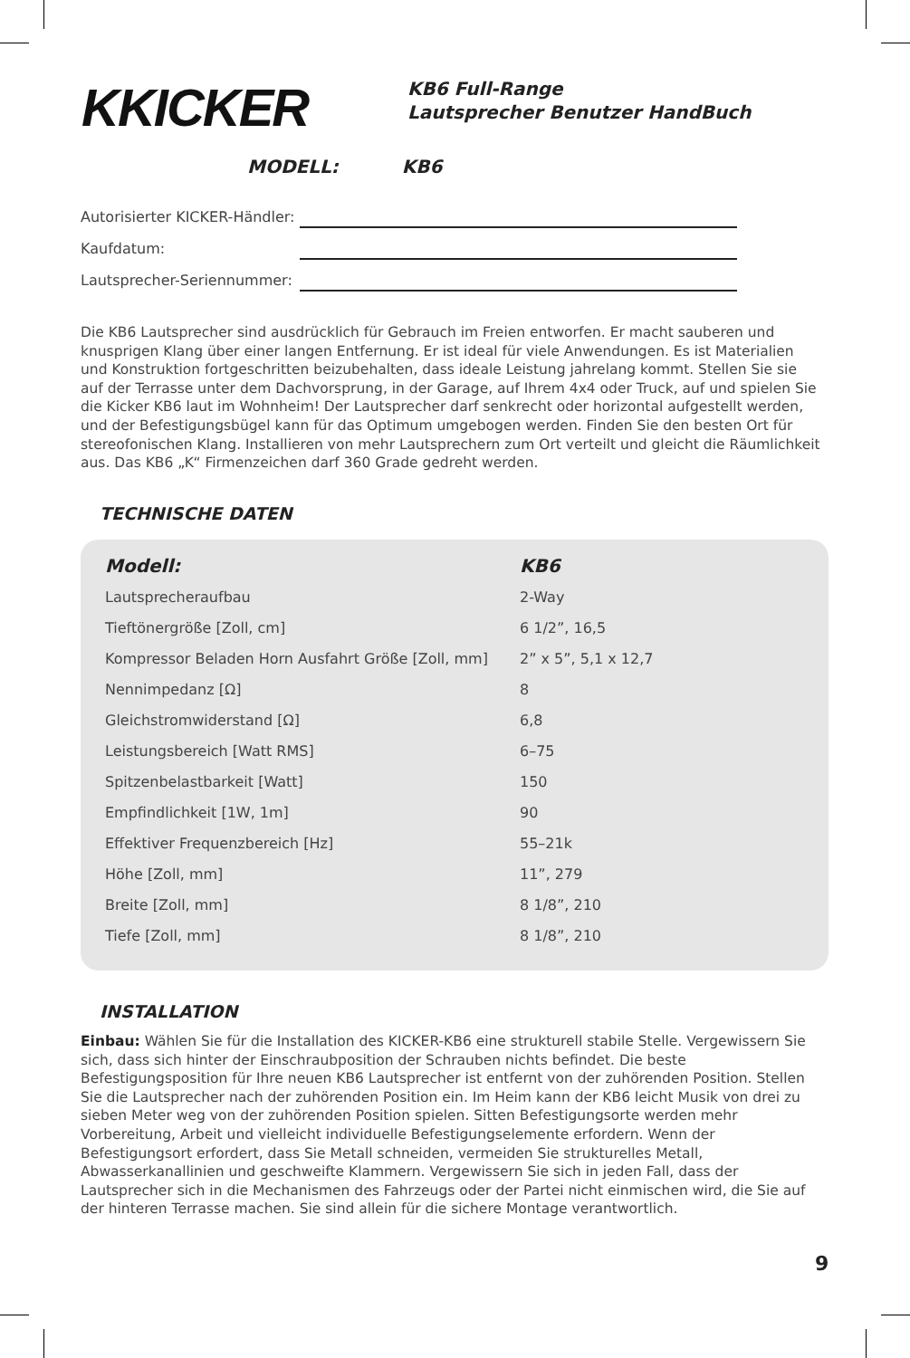KKICKER
KB6 Full-Range
Lautsprecher Benutzer HandBuch
MODELL: KB6
Autorisierter KICKER-Händler:
Kaufdatum:
Lautsprecher-Seriennummer:
Die KB6 Lautsprecher sind ausdrücklich für Gebrauch im Freien entworfen. Er macht sauberen und knusprigen Klang über einer langen Entfernung. Er ist ideal für viele Anwendungen. Es ist Materialien und Konstruktion fortgeschritten beizubehalten, dass ideale Leistung jahrelang kommt. Stellen Sie sie auf der Terrasse unter dem Dachvorsprung, in der Garage, auf Ihrem 4x4 oder Truck, auf und spielen Sie die Kicker KB6 laut im Wohnheim! Der Lautsprecher darf senkrecht oder horizontal aufgestellt werden, und der Befestigungsbügel kann für das Optimum umgebogen werden. Finden Sie den besten Ort für stereofonischen Klang. Installieren von mehr Lautsprechern zum Ort verteilt und gleicht die Räumlichkeit aus. Das KB6 „K“ Firmenzeichen darf 360 Grade gedreht werden.
TECHNISCHE DATEN
| Modell: | KB6 |
| --- | --- |
| Lautsprecheraufbau | 2-Way |
| Tieftönergröße [Zoll, cm] | 6 1/2”, 16,5 |
| Kompressor Beladen Horn Ausfahrt Größe [Zoll, mm] | 2” x 5”, 5,1 x 12,7 |
| Nennimpedanz [Ω] | 8 |
| Gleichstromwiderstand [Ω] | 6,8 |
| Leistungsbereich [Watt RMS] | 6–75 |
| Spitzenbelastbarkeit [Watt] | 150 |
| Empfindlichkeit [1W, 1m] | 90 |
| Effektiver Frequenzbereich [Hz] | 55–21k |
| Höhe [Zoll, mm] | 11”, 279 |
| Breite [Zoll, mm] | 8 1/8”, 210 |
| Tiefe [Zoll, mm] | 8 1/8”, 210 |
INSTALLATION
Einbau: Wählen Sie für die Installation des KICKER-KB6 eine strukturell stabile Stelle. Vergewissern Sie sich, dass sich hinter der Einschraubposition der Schrauben nichts befindet. Die beste Befestigungsposition für Ihre neuen KB6 Lautsprecher ist entfernt von der zuhörenden Position. Stellen Sie die Lautsprecher nach der zuhörenden Position ein. Im Heim kann der KB6 leicht Musik von drei zu sieben Meter weg von der zuhörenden Position spielen. Sitten Befestigungsorte werden mehr Vorbereitung, Arbeit und vielleicht individuelle Befestigungselemente erfordern. Wenn der Befestigungsort erfordert, dass Sie Metall schneiden, vermeiden Sie strukturelles Metall, Abwasserkanallinien und geschweifte Klammern. Vergewissern Sie sich in jeden Fall, dass der Lautsprecher sich in die Mechanismen des Fahrzeugs oder der Partei nicht einmischen wird, die Sie auf der hinteren Terrasse machen. Sie sind allein für die sichere Montage verantwortlich.
9